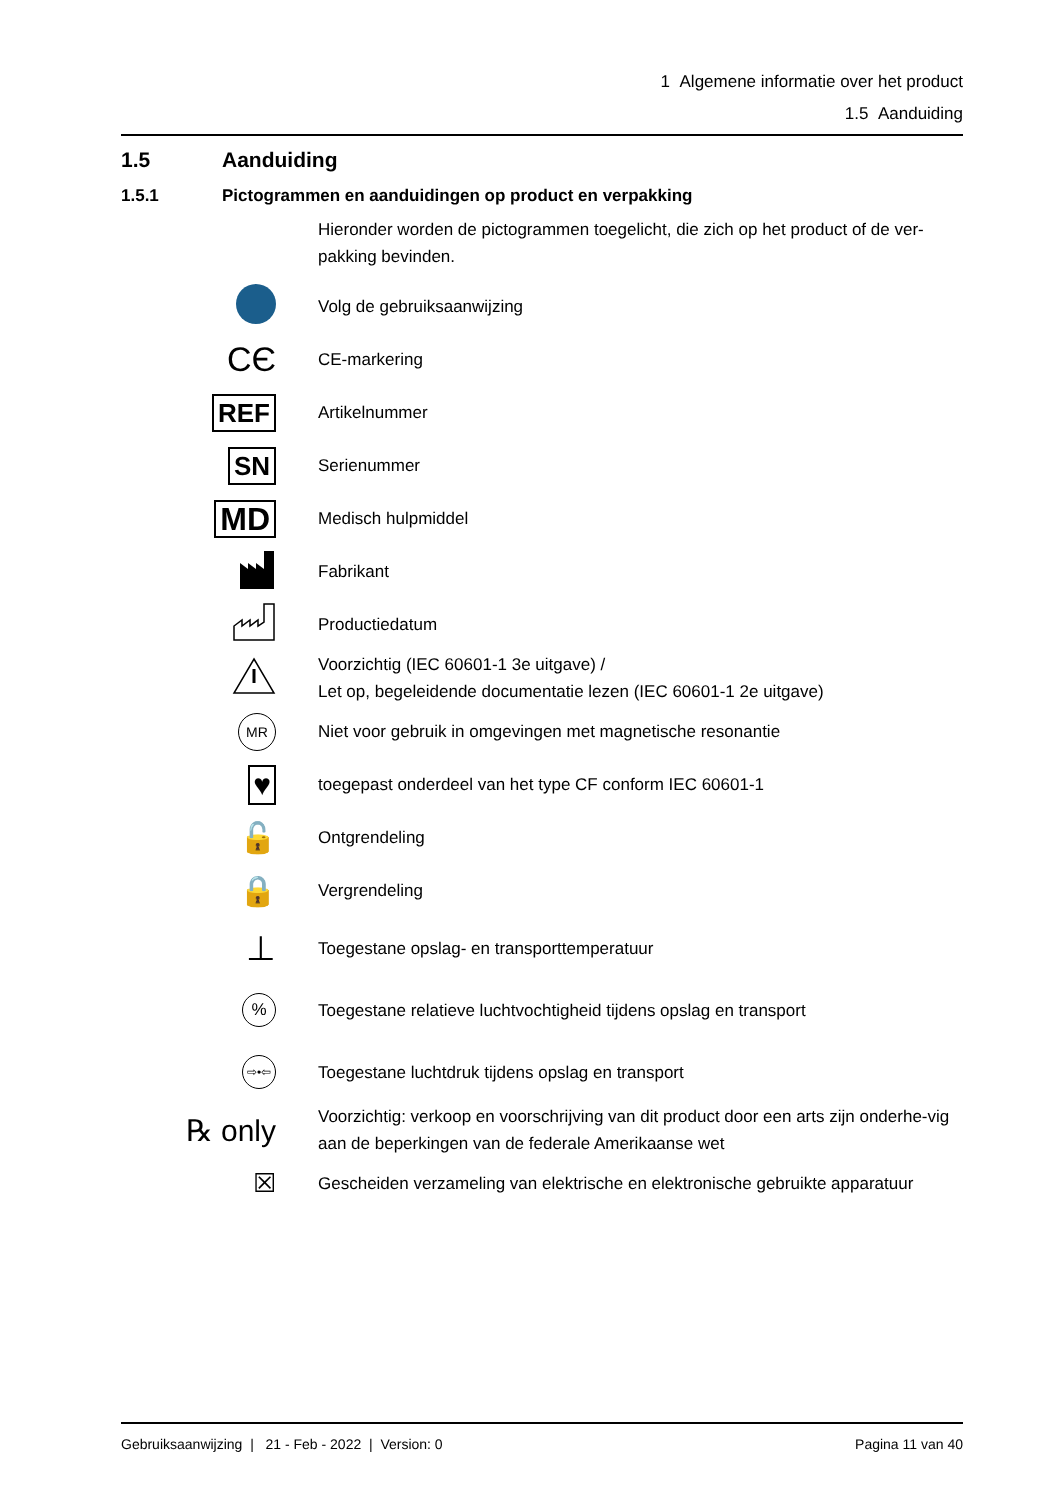1 Algemene informatie over het product
1.5 Aanduiding
1.5 Aanduiding
1.5.1 Pictogrammen en aanduidingen op product en verpakking
Hieronder worden de pictogrammen toegelicht, die zich op het product of de ver-pakking bevinden.
| | Volg de gebruiksaanwijzing |
| CЄ | CE-markering |
| REF | Artikelnummer |
| SN | Serienummer |
| MD | Medisch hulpmiddel |
| | Fabrikant |
| | Productiedatum |
| | Voorzichtig (IEC 60601-1 3e uitgave) / Let op, begeleidende documentatie lezen (IEC 60601-1 2e uitgave) |
| MR | Niet voor gebruik in omgevingen met magnetische resonantie |
| ♥ | toegepast onderdeel van het type CF conform IEC 60601-1 |
| 🔓 | Ontgrendeling |
| 🔒 | Vergrendeling |
| ⊥ | Toegestane opslag- en transporttemperatuur |
| % | Toegestane relatieve luchtvochtigheid tijdens opslag en transport |
| ⇨•⇦ | Toegestane luchtdruk tijdens opslag en transport |
| ℞ only | Voorzichtig: verkoop en voorschrijving van dit product door een arts zijn onderhe-vig aan de beperkingen van de federale Amerikaanse wet |
| ☒ | Gescheiden verzameling van elektrische en elektronische gebruikte apparatuur |
Gebruiksaanwijzing | 21 - Feb - 2022 | Version: 0 Pagina 11 van 40